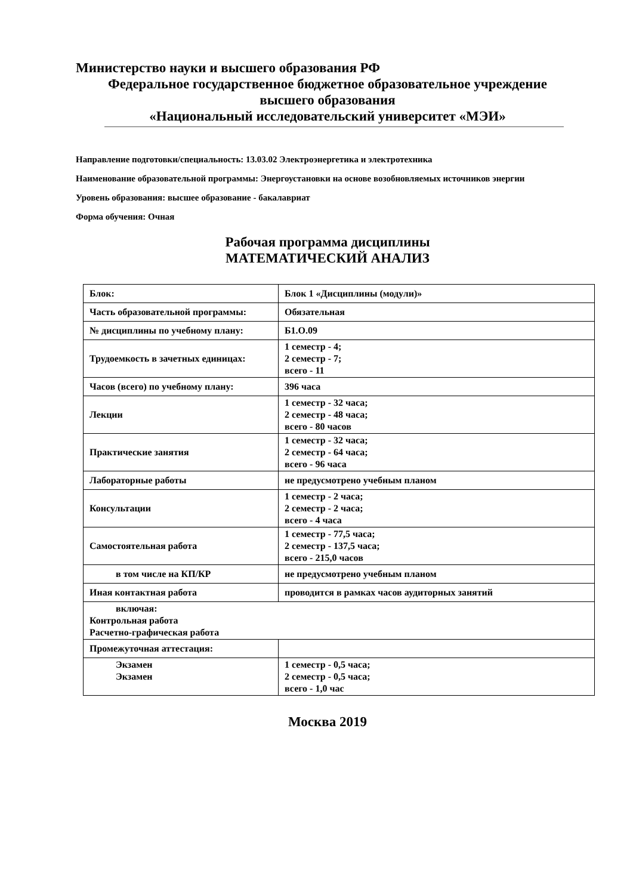Министерство науки и высшего образования РФ
Федеральное государственное бюджетное образовательное учреждение
высшего образования
«Национальный исследовательский университет «МЭИ»
Направление подготовки/специальность: 13.03.02 Электроэнергетика и электротехника
Наименование образовательной программы: Энергоустановки на основе возобновляемых источников энергии
Уровень образования: высшее образование - бакалавриат
Форма обучения: Очная
Рабочая программа дисциплины
МАТЕМАТИЧЕСКИЙ АНАЛИЗ
| Блок: | Блок 1 «Дисциплины (модули)» |
| Часть образовательной программы: | Обязательная |
| № дисциплины по учебному плану: | Б1.О.09 |
| Трудоемкость в зачетных единицах: | 1 семестр - 4; 2 семестр - 7; всего - 11 |
| Часов (всего) по учебному плану: | 396 часа |
| Лекции | 1 семестр - 32 часа; 2 семестр - 48 часа; всего - 80 часов |
| Практические занятия | 1 семестр - 32 часа; 2 семестр - 64 часа; всего - 96 часа |
| Лабораторные работы | не предусмотрено учебным планом |
| Консультации | 1 семестр - 2 часа; 2 семестр - 2 часа; всего - 4 часа |
| Самостоятельная работа | 1 семестр - 77,5 часа; 2 семестр - 137,5 часа; всего - 215,0 часов |
| в том числе на КП/КР | не предусмотрено учебным планом |
| Иная контактная работа | проводится в рамках часов аудиторных занятий |
| включая: Контрольная работа Расчетно-графическая работа | |
| Промежуточная аттестация: | |
| Экзамен Экзамен | 1 семестр - 0,5 часа; 2 семестр - 0,5 часа; всего - 1,0 час |
Москва 2019